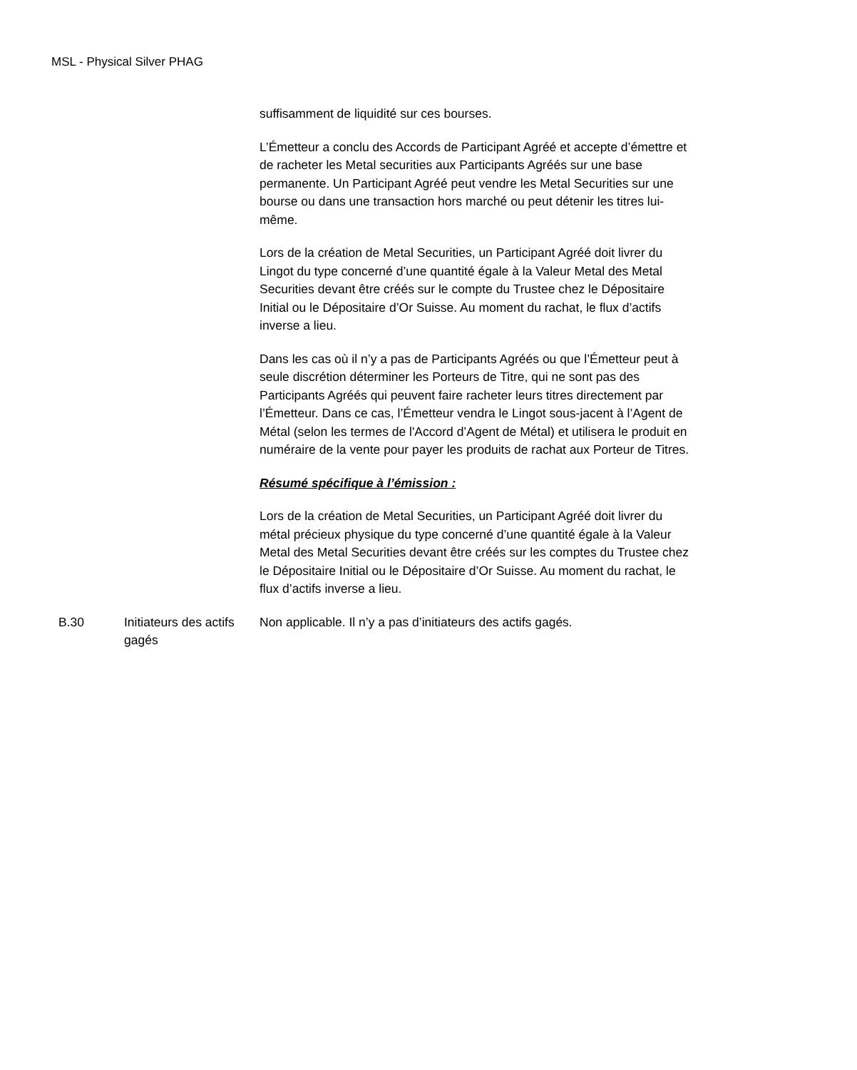MSL - Physical Silver PHAG
| | | suffisamment de liquidité sur ces bourses. L’Émetteur a conclu des Accords de Participant Agréé et accepte d’émettre et de racheter les Metal securities aux Participants Agréés sur une base permanente. Un Participant Agréé peut vendre les Metal Securities sur une bourse ou dans une transaction hors marché ou peut détenir les titres lui-même. Lors de la création de Metal Securities, un Participant Agréé doit livrer du Lingot du type concerné d’une quantité égale à la Valeur Metal des Metal Securities devant être créés sur le compte du Trustee chez le Dépositaire Initial ou le Dépositaire d’Or Suisse. Au moment du rachat, le flux d’actifs inverse a lieu. Dans les cas où il n’y a pas de Participants Agréés ou que l’Émetteur peut à seule discrétion déterminer les Porteurs de Titre, qui ne sont pas des Participants Agréés qui peuvent faire racheter leurs titres directement par l’Émetteur. Dans ce cas, l’Émetteur vendra le Lingot sous-jacent à l’Agent de Métal (selon les termes de l'Accord d’Agent de Métal) et utilisera le produit en numéraire de la vente pour payer les produits de rachat aux Porteur de Titres. Résumé spécifique à l’émission : Lors de la création de Metal Securities, un Participant Agréé doit livrer du métal précieux physique du type concerné d’une quantité égale à la Valeur Metal des Metal Securities devant être créés sur les comptes du Trustee chez le Dépositaire Initial ou le Dépositaire d’Or Suisse. Au moment du rachat, le flux d’actifs inverse a lieu. |
| B.30 | Initiateurs des actifs gagés | Non applicable. Il n’y a pas d’initiateurs des actifs gagés. |